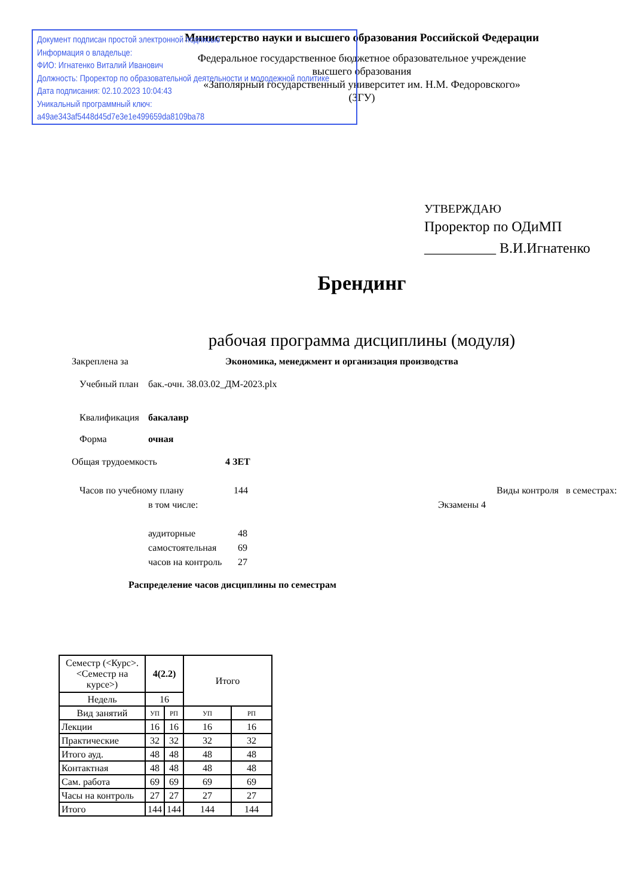Документ подписан простой электронной подписью
Информация о владельце:
ФИО: Игнатенко Виталий Иванович
Должность: Проректор по образовательной деятельности и молодежной политике
Дата подписания: 02.10.2023 10:04:43
Уникальный программный ключ:
a49ae343af5448d45d7e3e1e499659da8109ba78
Министерство науки и высшего образования Российской Федерации
Федеральное государственное бюджетное образовательное учреждение
высшего образования
«Заполярный государственный университет им. Н.М. Федоровского»
(ЗГУ)
УТВЕРЖДАЮ
Проректор по ОДиМП
__________ В.И.Игнатенко
Брендинг
рабочая программа дисциплины (модуля)
Закреплена за Экономика, менеджмент и организация производства
Учебный план бак.-очн. 38.03.02_ДМ-2023.plx
Квалификация бакалавр
Форма очная
Общая трудоемкость 4 ЗЕТ
Часов по учебному плану 144 Виды контроля в семестрах:
в том числе: Экзамены 4
аудиторные 48
самостоятельная 69
часов на контроль 27
Распределение часов дисциплины по семестрам
| Семестр (<Курс>.<Семестр на курсе>) | 4(2.2) | | Итого | |
| Недель | 16 | | | |
| Вид занятий | УП | РП | УП | РП |
| Лекции | 16 | 16 | 16 | 16 |
| Практические | 32 | 32 | 32 | 32 |
| Итого ауд. | 48 | 48 | 48 | 48 |
| Контактная | 48 | 48 | 48 | 48 |
| Сам. работа | 69 | 69 | 69 | 69 |
| Часы на контроль | 27 | 27 | 27 | 27 |
| Итого | 144 | 144 | 144 | 144 |